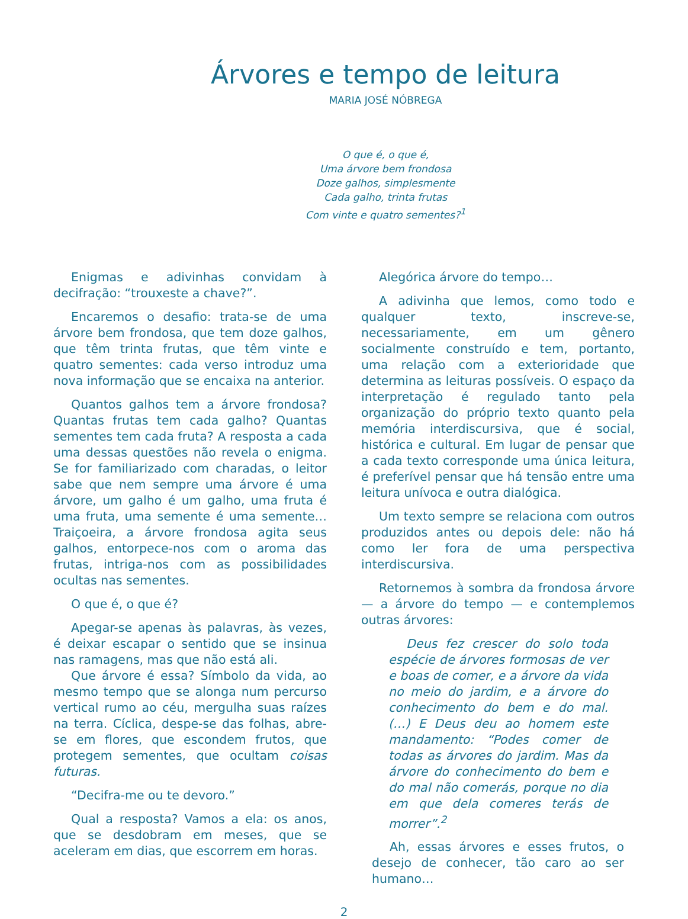Árvores e tempo de leitura
MARIA JOSÉ NÓBREGA
O que é, o que é,
Uma árvore bem frondosa
Doze galhos, simplesmente
Cada galho, trinta frutas
Com vinte e quatro sementes?<sup>1</sup>
Enigmas e adivinhas convidam à decifração: “trouxeste a chave?”.
Encaremos o desafio: trata-se de uma árvore bem frondosa, que tem doze galhos, que têm trinta frutas, que têm vinte e quatro sementes: cada verso introduz uma nova informação que se encaixa na anterior.
Quantos galhos tem a árvore frondosa? Quantas frutas tem cada galho? Quantas sementes tem cada fruta? A resposta a cada uma dessas questões não revela o enigma. Se for familiarizado com charadas, o leitor sabe que nem sempre uma árvore é uma árvore, um galho é um galho, uma fruta é uma fruta, uma semente é uma semente… Traiçoeira, a árvore frondosa agita seus galhos, entorpece-nos com o aroma das frutas, intriga-nos com as possibilidades ocultas nas sementes.
O que é, o que é?
Apegar-se apenas às palavras, às vezes, é deixar escapar o sentido que se insinua nas ramagens, mas que não está ali.
Que árvore é essa? Símbolo da vida, ao mesmo tempo que se alonga num percurso vertical rumo ao céu, mergulha suas raízes na terra. Cíclica, despe-se das folhas, abre-se em flores, que escondem frutos, que protegem sementes, que ocultam coisas futuras.
“Decifra-me ou te devoro.”
Qual a resposta? Vamos a ela: os anos, que se desdobram em meses, que se aceleram em dias, que escorrem em horas.
Alegórica árvore do tempo…
A adivinha que lemos, como todo e qualquer texto, inscreve-se, necessariamente, em um gênero socialmente construído e tem, portanto, uma relação com a exterioridade que determina as leituras possíveis. O espaço da interpretação é regulado tanto pela organização do próprio texto quanto pela memória interdiscursiva, que é social, histórica e cultural. Em lugar de pensar que a cada texto corresponde uma única leitura, é preferível pensar que há tensão entre uma leitura unívoca e outra dialógica.
Um texto sempre se relaciona com outros produzidos antes ou depois dele: não há como ler fora de uma perspectiva interdiscursiva.
Retornemos à sombra da frondosa árvore — a árvore do tempo — e contemplemos outras árvores:
Deus fez crescer do solo toda espécie de árvores formosas de ver e boas de comer, e a árvore da vida no meio do jardim, e a árvore do conhecimento do bem e do mal. (…) E Deus deu ao homem este mandamento: “Podes comer de todas as árvores do jardim. Mas da árvore do conhecimento do bem e do mal não comerás, porque no dia em que dela comeres terás de morrer”.<sup>2</sup>
Ah, essas árvores e esses frutos, o desejo de conhecer, tão caro ao ser humano…
2